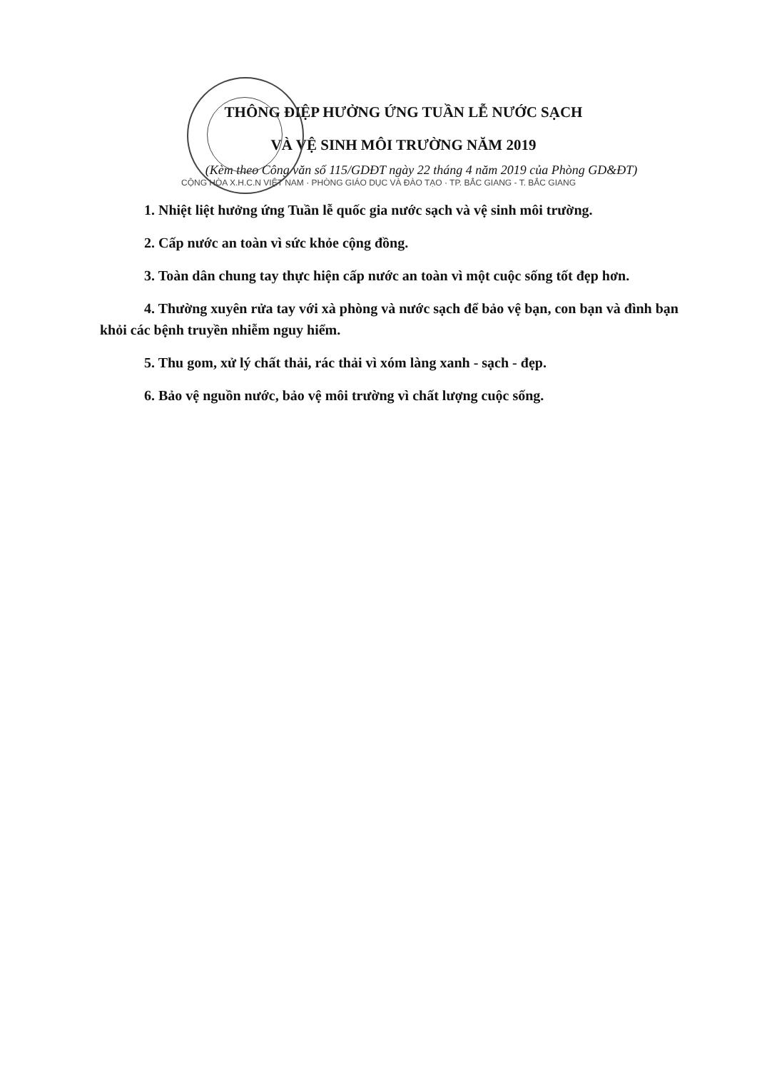THÔNG ĐIỆP HƯỞNG ỨNG TUẦN LỄ NƯỚC SẠCH
VÀ VỆ SINH MÔI TRƯỜNG NĂM 2019
(Kèm theo Công văn số 115/GDĐT ngày 22 tháng 4 năm 2019 của Phòng GD&ĐT)
CỘNG HÒA X.H.C.N VIỆT NAM · PHÒNG GIÁO DỤC VÀ ĐÀO TẠO · TP. BẮC GIANG - T. BẮC GIANG
1. Nhiệt liệt hưởng ứng Tuần lễ quốc gia nước sạch và vệ sinh môi trường.
2. Cấp nước an toàn vì sức khỏe cộng đồng.
3. Toàn dân chung tay thực hiện cấp nước an toàn vì một cuộc sống tốt đẹp hơn.
4. Thường xuyên rửa tay với xà phòng và nước sạch để bảo vệ bạn, con bạn và đình bạn khỏi các bệnh truyền nhiễm nguy hiểm.
5. Thu gom, xử lý chất thải, rác thải vì xóm làng xanh - sạch - đẹp.
6. Bảo vệ nguồn nước, bảo vệ môi trường vì chất lượng cuộc sống.